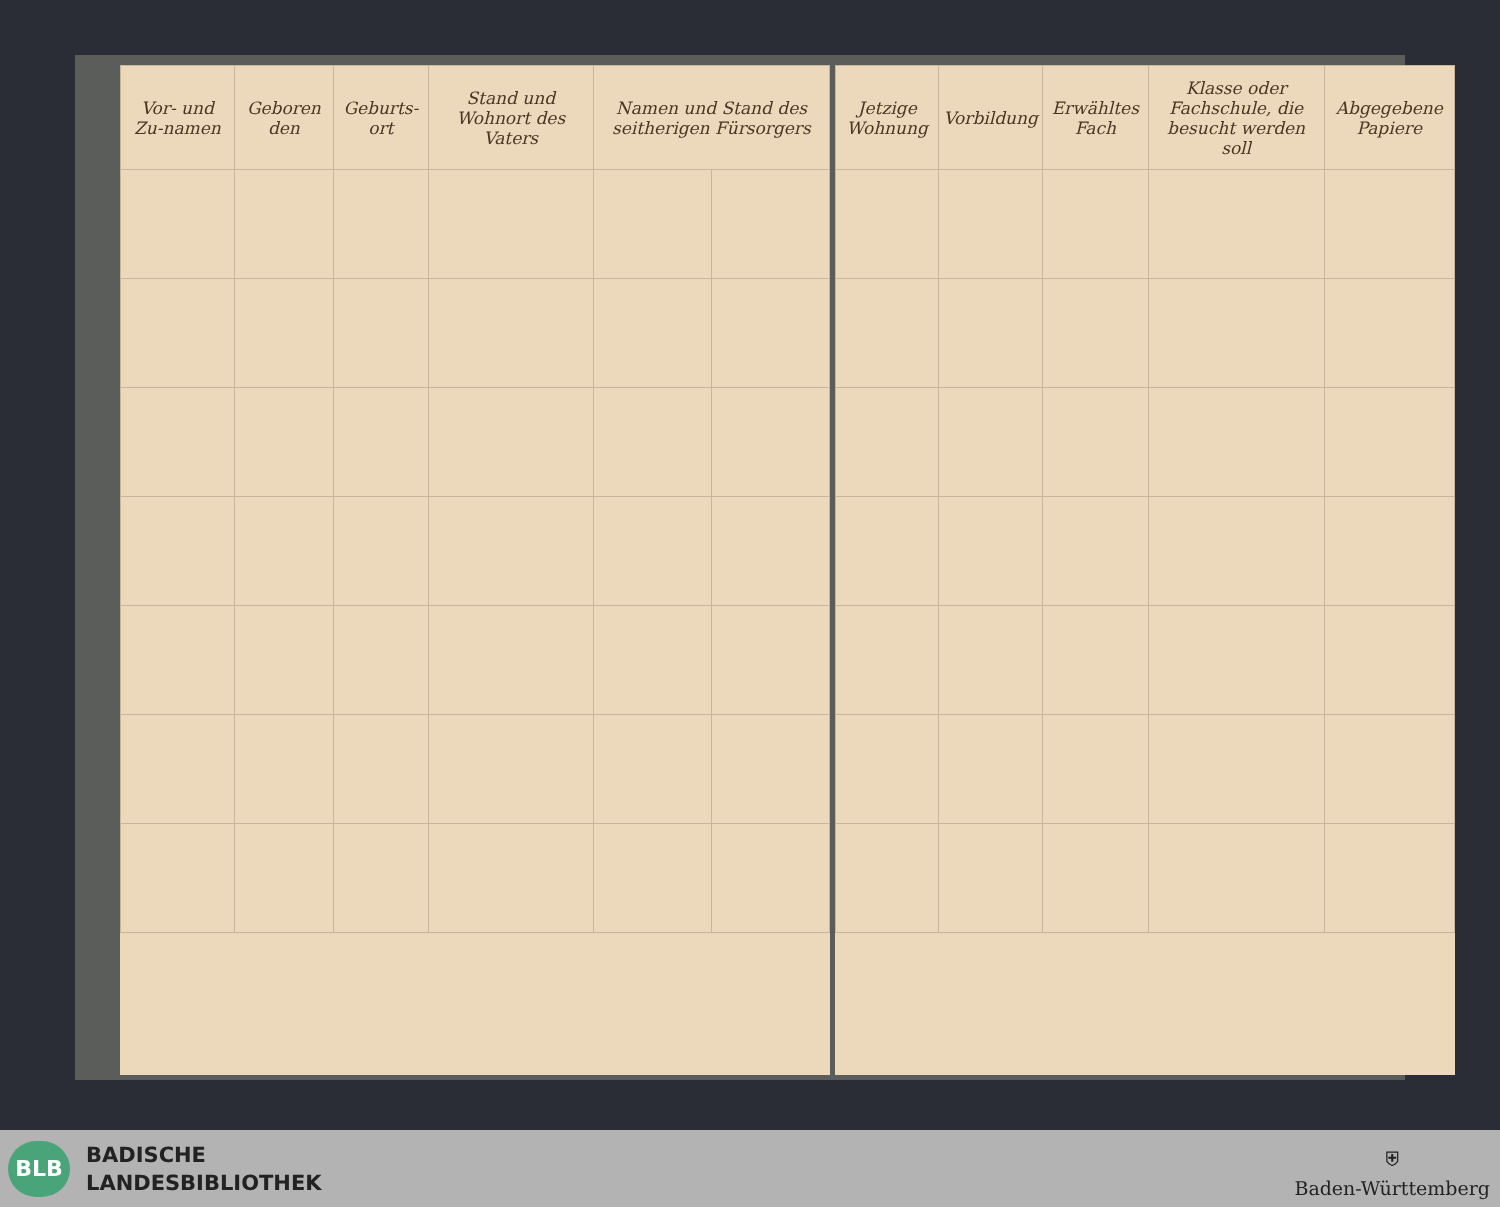| Vor- und Zu-namen | Geboren den | Geburts-ort | Stand und Wohnort des Vaters | Namen und Stand des seitherigen Fürsorgers | |
| Jetzige Wohnung | Vorbildung | Erwähltes Fach | Klasse oder Fachschule, die besucht werden soll | Abgegebene Papiere |
BLB
BADISCHE
LANDESBIBLIOTHEK
⛨
Baden-Württemberg